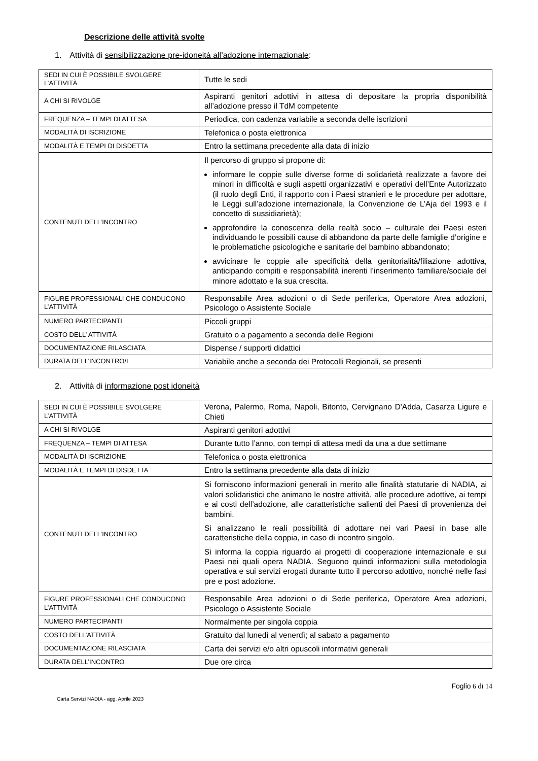Descrizione delle attività svolte
1. Attività di sensibilizzazione pre-idoneità all’adozione internazionale:
| SEDI IN CUI È POSSIBILE SVOLGERE L’ATTIVITÀ | Tutte le sedi |
| A CHI SI RIVOLGE | Aspiranti genitori adottivi in attesa di depositare la propria disponibilità all’adozione presso il TdM competente |
| FREQUENZA – TEMPI DI ATTESA | Periodica, con cadenza variabile a seconda delle iscrizioni |
| MODALITÀ DI ISCRIZIONE | Telefonica o posta elettronica |
| MODALITÀ E TEMPI DI DISDETTA | Entro la settimana precedente alla data di inizio |
| CONTENUTI DELL’INCONTRO | Il percorso di gruppo si propone di: informare le coppie sulle diverse forme di solidarietà realizzate a favore dei minori in difficoltà e sugli aspetti organizzativi e operativi dell’Ente Autorizzato (il ruolo degli Enti, il rapporto con i Paesi stranieri e le procedure per adottare, le Leggi sull’adozione internazionale, la Convenzione de L’Aja del 1993 e il concetto di sussidiarietà); approfondire la conoscenza della realtà socio – culturale dei Paesi esteri individuando le possibili cause di abbandono da parte delle famiglie d’origine e le problematiche psicologiche e sanitarie del bambino abbandonato; avvicinare le coppie alle specificità della genitorialità/filiazione adottiva, anticipando compiti e responsabilità inerenti l’inserimento familiare/sociale del minore adottato e la sua crescita. |
| FIGURE PROFESSIONALI CHE CONDUCONO L’ATTIVITÀ | Responsabile Area adozioni o di Sede periferica, Operatore Area adozioni, Psicologo o Assistente Sociale |
| NUMERO PARTECIPANTI | Piccoli gruppi |
| COSTO DELL’ ATTIVITÀ | Gratuito o a pagamento a seconda delle Regioni |
| DOCUMENTAZIONE RILASCIATA | Dispense / supporti didattici |
| DURATA DELL’INCONTRO/I | Variabile anche a seconda dei Protocolli Regionali, se presenti |
2. Attività di informazione post idoneità
| SEDI IN CUI È POSSIBILE SVOLGERE L’ATTIVITÀ | Verona, Palermo, Roma, Napoli, Bitonto, Cervignano D'Adda, Casarza Ligure e Chieti |
| A CHI SI RIVOLGE | Aspiranti genitori adottivi |
| FREQUENZA – TEMPI DI ATTESA | Durante tutto l’anno, con tempi di attesa medi da una a due settimane |
| MODALITÀ DI ISCRIZIONE | Telefonica o posta elettronica |
| MODALITÀ E TEMPI DI DISDETTA | Entro la settimana precedente alla data di inizio |
| CONTENUTI DELL’INCONTRO | Si forniscono informazioni generali in merito alle finalità statutarie di NADIA, ai valori solidaristici che animano le nostre attività, alle procedure adottive, ai tempi e ai costi dell’adozione, alle caratteristiche salienti dei Paesi di provenienza dei bambini. Si analizzano le reali possibilità di adottare nei vari Paesi in base alle caratteristiche della coppia, in caso di incontro singolo. Si informa la coppia riguardo ai progetti di cooperazione internazionale e sui Paesi nei quali opera NADIA. Seguono quindi informazioni sulla metodologia operativa e sui servizi erogati durante tutto il percorso adottivo, nonché nelle fasi pre e post adozione. |
| FIGURE PROFESSIONALI CHE CONDUCONO L’ATTIVITÀ | Responsabile Area adozioni o di Sede periferica, Operatore Area adozioni, Psicologo o Assistente Sociale |
| NUMERO PARTECIPANTI | Normalmente per singola coppia |
| COSTO DELL’ATTIVITÀ | Gratuito dal lunedì al venerdì; al sabato a pagamento |
| DOCUMENTAZIONE RILASCIATA | Carta dei servizi e/o altri opuscoli informativi generali |
| DURATA DELL’INCONTRO | Due ore circa |
Carta Servizi NADIA - agg. Aprile 2023
Foglio 6 di 14